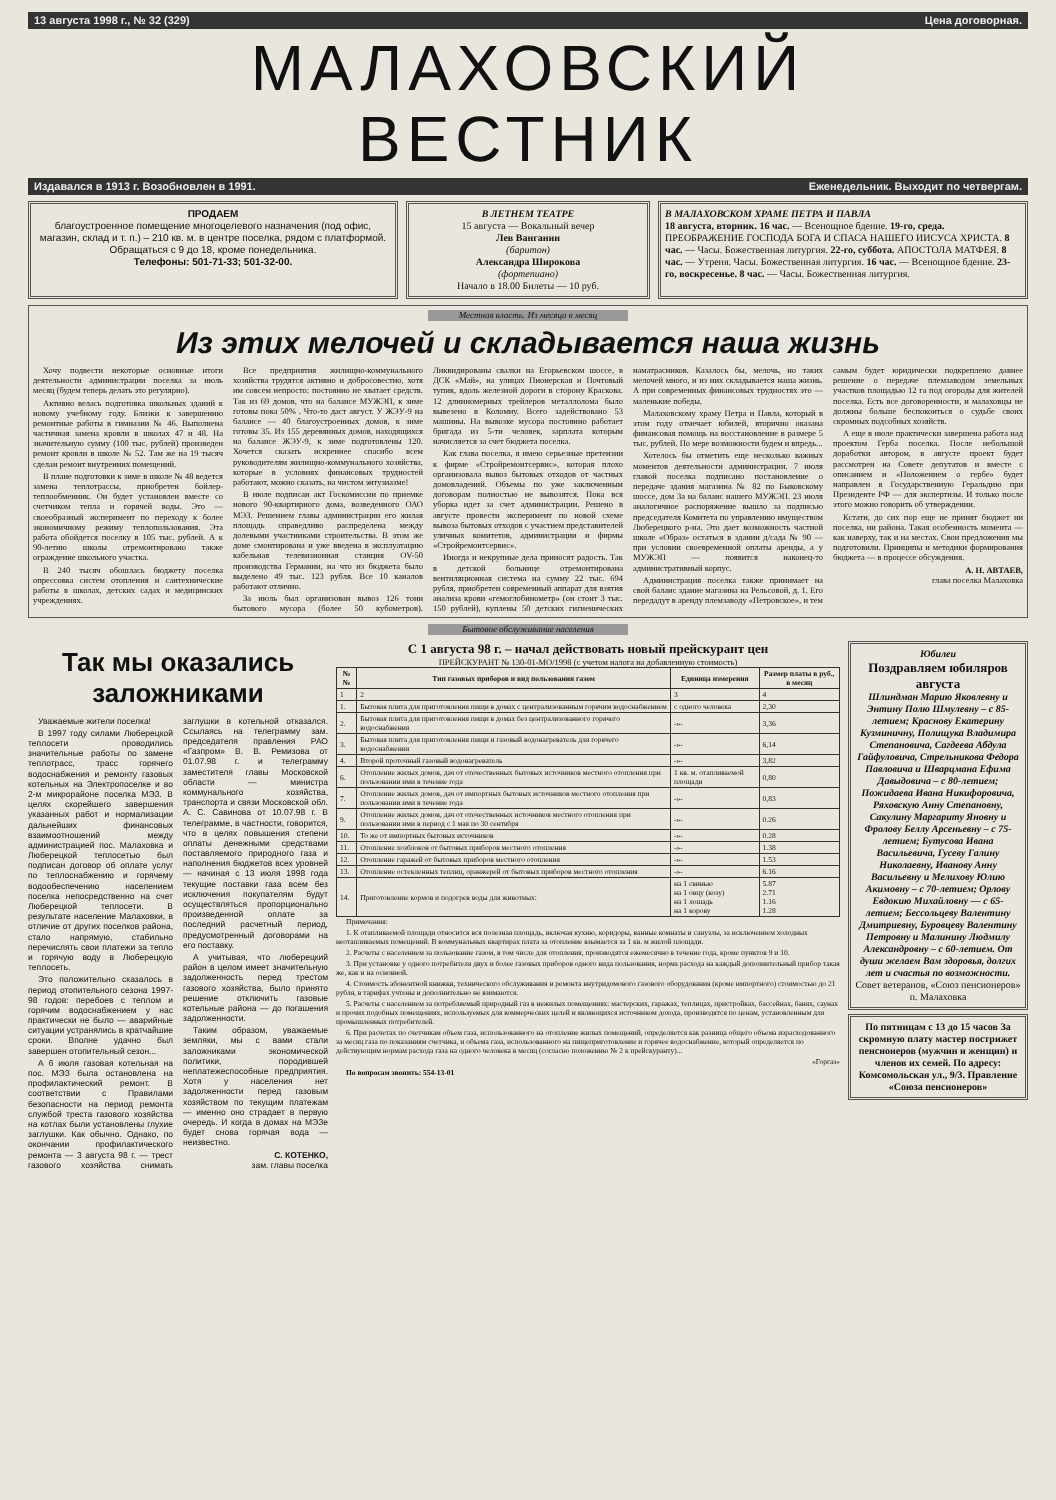13 августа 1998 г., № 32 (329) Цена договорная.
МАЛАХОВСКИЙ
ВЕСТНИК
Издавался в 1913 г. Возобновлен в 1991. Еженедельник. Выходит по четвергам.
ПРОДАЕМ
благоустроенное помещение многоцелевого назначения (под офис, магазин, склад и т. п.) – 210 кв. м. в центре поселка, рядом с платформой.
Обращаться с 9 до 18, кроме понедельника.
Телефоны: 501-71-33; 501-32-00.
В ЛЕТНЕМ ТЕАТРЕ
15 августа — Вокальный вечер
Лев Ванганин
(баритон)
Александра Широкова
(фортепиано)
Начало в 18.00 Билеты — 10 руб.
В МАЛАХОВСКОМ ХРАМЕ ПЕТРА И ПАВЛА
18 августа, вторник. 16 час. — Всенощное бдение. 19-го, среда. ПРЕОБРАЖЕНИЕ ГОСПОДА БОГА И СПАСА НАШЕГО ИИСУСА ХРИСТА. 8 час. — Часы. Божественная литургия. 22-го, суббота. АПОСТОЛА МАТФЕЯ. 8 час. — Утреня. Часы. Божественная литургия. 16 час. — Всенощное бдение. 23-го, воскресенье. 8 час. — Часы. Божественная литургия.
Местная власть. Из месяца в месяц
Из этих мелочей и складывается наша жизнь
Хочу подвести некоторые основные итоги деятельности администрации поселка за июль месяц (будем теперь делать это регулярно).
Активно велась подготовка школьных зданий к новому учебному году. Близки к завершению ремонтные работы в гимназии № 46. Выполнена частичная замена кровли в школах 47 и 48. На значительную сумму (100 тыс. рублей) произведен ремонт кровли в школе № 52. Там же на 19 тысяч сделан ремонт внутренних помещений.
В плане подготовки к зиме в школе № 48 ведется замена теплотрассы, приобретен бойлер-теплообменник. Он будет установлен вместе со счетчиком тепла и горячей воды. Это — своеобразный эксперимент по переходу к более экономичному режиму теплопользования. Эта работа обойдется поселку в 105 тыс. рублей. А к 90-летию школы отремонтировано также ограждение школьного участка.
В 240 тысяч обошлась бюджету поселка опрессовка систем отопления и сантехнические работы в школах, детских садах и медицинских учреждениях.
Все предприятия жилищно-коммунального хозяйства трудятся активно и добросовестно, хотя им совсем непросто: постоянно не хватает средств. Так из 69 домов, что на балансе МУЖЭП, к зиме готовы пока 50% . Что-то даст август. У ЖЭУ-9 на балансе — 40 благоустроенных домов, к зиме готовы 35. Из 155 деревянных домов, находящихся на балансе ЖЭУ-9, к зиме подготовлены 120. Хочется сказать искреннее спасибо всем руководителям жилищно-коммунального хозяйства, которые в условиях финансовых трудностей работают, можно сказать, на чистом энтузиазме!
В июле подписан акт Госкомиссии по приемке нового 90-квартирного дома, возведенного ОАО МЭЗ. Решением главы администрации его жилая площадь справедливо распределена между долевыми участниками строительства. В этом же доме смонтирована и уже введена в эксплуатацию кабельная телевизионная станция OV-50 производства Германии, на что из бюджета было выделено 49 тыс. 123 рубля. Все 10 каналов работают отлично.
За июль был организован вывоз 126 тонн бытового мусора (более 50 кубометров). Ликвидированы свалки на Егорьевском шоссе, в ДСК «Май», на улицах Пионерская и Почтовый тупик, вдоль железной дороги в сторону Краскова. 12 длинномерных трейлеров металлолома было вывезено в Коломну. Всего задействовано 53 машины. На вывозке мусора постоянно работает бригада из 5-ти человек, зарплата которым начисляется за счет бюджета поселка.
Как глава поселка, я имею серьезные претензии к фирме «Стройремонтсервис», которая плохо организовала вывоз бытовых отходов от частных домовладений. Объемы по уже заключенным договорам полностью не вывозятся. Пока вся уборка идет за счет администрации. Решено в августе провести эксперимент по новой схеме вывоза бытовых отходов с участием представителей уличных комитетов, администрации и фирмы «Стройремонтсервис».
Иногда и некрупные дела приносят радость. Так в детской больнице отремонтирована вентиляционная система на сумму 22 тыс. 694 рубля, приобретен современный аппарат для взятия анализа крови «гемоглобинометр» (он стоит 3 тыс. 150 рублей), куплены 50 детских гигиенических наматрасников. Казалось бы, мелочь, но таких мелочей много, и из них складывается наша жизнь. А при современных финансовых трудностях это — маленькие победы.
Малаховскому храму Петра и Павла, который в этом году отмечает юбилей, вторично оказана финансовая помощь на восстановление в размере 5 тыс. рублей. По мере возможности будем и впредь...
Хотелось бы отметить еще несколько важных моментов деятельности администрации. 7 июля главой поселка подписано постановление о передаче здания магазина № 82 по Быковскому шоссе, дом 3а на баланс нашего МУЖЭП. 23 июля аналогичное распоряжение вышло за подписью председателя Комитета по управлению имуществом Люберецкого р-на. Это дает возможность частной школе «Образ» остаться в здании д/сада № 90 — при условии своевременной оплаты аренды, а у МУЖЭП — появится наконец-то административный корпус.
Администрация поселка также принимает на свой баланс здание магазина на Рельсовой, д. 1. Его передадут в аренду племзаводу «Петровское», и тем самым будет юридически подкреплено давнее решение о передаче племзаводом земельных участков площадью 12 га под огороды для жителей поселка. Есть все договоренности, и малаховцы не должны больше беспокоиться о судьбе своих скромных подсобных хозяйств.
А еще в июле практически завершена работа над проектом Герба поселка. После небольшой доработки автором, в августе проект будет рассмотрен на Совете депутатов и вместе с описанием и «Положением о гербе» будет направлен в Государственную Геральдию при Президенте РФ — для экспертизы. И только после этого можно говорить об утверждении.
Кстати, до сих пор еще не принят бюджет ни поселка, ни района. Такая особенность момента — как наверху, так и на местах. Свои предложения мы подготовили. Принципы и методики формирования бюджета — в процессе обсуждения.
А. Н. АВТАЕВ,
глава поселка Малаховка
Бытовое обслуживание населения
Так мы оказались заложниками
Уважаемые жители поселка!
В 1997 году силами Люберецкой теплосети проводились значительные работы по замене теплотрасс, трасс горячего водоснабжения и ремонту газовых котельных на Электропоселке и во 2-м микрорайоне поселка МЭЗ. В целях скорейшего завершения указанных работ и нормализации дальнейших финансовых взаимоотношений между администрацией пос. Малаховка и Люберецкой теплосетью был подписан договор об оплате услуг по теплоснабжению и горячему водообеспечению населением поселка непосредственно на счет Люберецкой теплосети. В результате население Малаховки, в отличие от других поселков района, стало напрямую, стабильно перечислять свои платежи за тепло и горячую воду в Люберецкую теплосеть.
Это положительно сказалось в период отопительного сезона 1997-98 годов: перебоев с теплом и горячим водоснабжением у нас практически не было — аварийные ситуации устранялись в кратчайшие сроки. Вполне удачно был завершен отопительный сезон...
А 6 июля газовая котельная на пос. МЭЗ была остановлена на профилактический ремонт. В соответствии с Правилами безопасности на период ремонта службой треста газового хозяйства на котлах были установлены глухие заглушки. Как обычно. Однако, по окончании профилактического ремонта — 3 августа 98 г. — трест газового хозяйства снимать заглушки в котельной отказался. Ссылаясь на телеграмму зам. председателя правления РАО «Газпром» В. В. Ремизова от 01.07.98 г. и телеграмму заместителя главы Московской области — министра коммунального хозяйства, транспорта и связи Московской обл. А. С. Савинова от 10.07.98 г. В телеграмме, в частности, говорится, что в целях повышения степени оплаты денежными средствами поставляемого природного газа и наполнения бюджетов всех уровней — начиная с 13 июля 1998 года текущие поставки газа всем без исключения покупателям будут осуществляться пропорционально произведенной оплате за последний расчетный период, предусмотренный договорами на его поставку.
А учитывая, что люберецкий район в целом имеет значительную задолженность перед трестом газового хозяйства, было принято решение отключить газовые котельные района — до погашения задолженности.
Таким образом, уважаемые земляки, мы с вами стали заложниками экономической политики, породившей неплатежеспособные предприятия. Хотя у населения нет задолженности перед газовым хозяйством по текущим платежам — именно оно страдает в первую очередь. И когда в домах на МЭЗе будет снова горячая вода — неизвестно.
С. КОТЕНКО,
зам. главы поселка
С 1 августа 98 г. – начал действовать новый прейскурант цен
ПРЕЙСКУРАНТ № 130-01-МО/1998 (с учетом налога на добавленную стоимость)
| №№ | Тип газовых приборов и вид пользования газом | Единица измерения | Размер платы в руб., в месяц |
| --- | --- | --- | --- |
| 1 | 2 | 3 | 4 |
| 1. | Бытовая плита для приготовления пищи в домах с централизованным горячим водоснабжением | с одного человека | 2,30 |
| 2. | Бытовая плита для приготовления пищи в домах без централизованного горячего водоснабжения | -»- | 3,36 |
| 3. | Бытовая плита для приготовления пищи и газовый водонагреватель для горячего водоснабжения | -»- | 6,14 |
| 4. | Второй проточный газовый водонагреватель | -»- | 3,82 |
| 6. | Отопление жилых домов, дач от отечественных бытовых источников местного отопления при пользовании ими в течение года | 1 кв. м. отапливаемой площади | 0,80 |
| 7. | Отопление жилых домов, дач от импортных бытовых источников местного отопления при пользовании ими в течение года | -»- | 0,83 |
| 9. | Отопление жилых домов, дач от отечественных источников местного отопления при пользовании ими в период с 1 мая по 30 сентября | -»- | 0.26 |
| 10. | То же от импортных бытовых источников | -»- | 0.28 |
| 11. | Отопление хозблоков от бытовых приборов местного отопления | -»- | 1.38 |
| 12. | Отопление гаражей от бытовых приборов местного отопления | -»- | 1.53 |
| 13. | Отопление остекленных теплиц, оранжерей от бытовых приборов местного отопления | -»- | 6.16 |
| 14. | Приготовление кормов и подогрев воды для животных: | на 1 свинью на 1 овцу (козу) на 1 лошадь на 1 корову | 5.87 2.71 1.16 1.28 |
Примечания:
1. К отапливаемой площади относится вся полезная площадь, включая кухню, коридоры, ванные комнаты и санузлы, за исключением холодных неотапливаемых помещений. В коммунальных квартирах плата за отопление взымается за 1 кв. м жилой площади.
2. Расчеты с населением за пользование газом, в том числе для отопления, производятся ежемесячно в течение года, кроме пунктов 9 и 10.
3. При установке у одного потребителя двух и более газовых приборов одного вида пользования, норма расхода на каждый дополнительный прибор такая же, как и на основной.
4. Стоимость абонентной книжки, технического обслуживания и ремонта внутридомового газового оборудования (кроме импортного) стоимостью до 21 рубля, в тарифах учтены и дополнительно не взимаются.
5. Расчеты с населением за потребляемый природный газ в нежилых помещениях: мастерских, гаражах, теплицах, пристройках, бассейнах, банях, саунах и прочих подобных помещениях, используемых для коммерческих целей и являющихся источником дохода, производятся по ценам, установленным для промышленных потребителей.
6. При расчетах по счетчикам объем газа, использованного на отопление жилых помещений, определяется как разница общего объема израсходованного за месяц газа по показаниям счетчика, и объема газа, использованного на пищеприготовление и горячее водоснабжение, который определяется по действующим нормам расхода газа на одного человека в месяц (согласно положению № 2 к прейскуранту)...
«Горгаз»
По вопросам звонить: 554-13-01
Юбилеи
Поздравляем юбиляров августа
Шлиндман Марию Яковлевну и Энтину Полю Шмулевну – с 85-летием; Краснову Екатерину Кузминичну, Полищука Владимира Степановича, Сагдеева Абдула Гайфуловича, Стрельникова Федора Павловича и Шварцмана Ефима Давыдовича – с 80-летием; Пожидаева Ивана Никифоровича, Ряховскую Анну Степановну, Сакулину Маргариту Яновну и Фролову Беллу Арсеньевну – с 75-летием; Бутусова Ивана Васильевича, Гусеву Галину Николаевну, Иванову Анну Васильевну и Мелихову Юлию Акимовну – с 70-летием; Орлову Евдокию Михайловну — с 65-летием; Бессольцеву Валентину Дмитриевну, Буровцеву Валентину Петровну и Малинину Людмилу Александровну – с 60-летием. От души желаем Вам здоровья, долгих лет и счастья по возможности.
Совет ветеранов, «Союз пенсионеров» п. Малаховка
По пятницам с 13 до 15 часов За скромную плату мастер пострижет пенсионеров (мужчин и женщин) и членов их семей. По адресу: Комсомольская ул., 9/3. Правление «Союза пенсионеров»